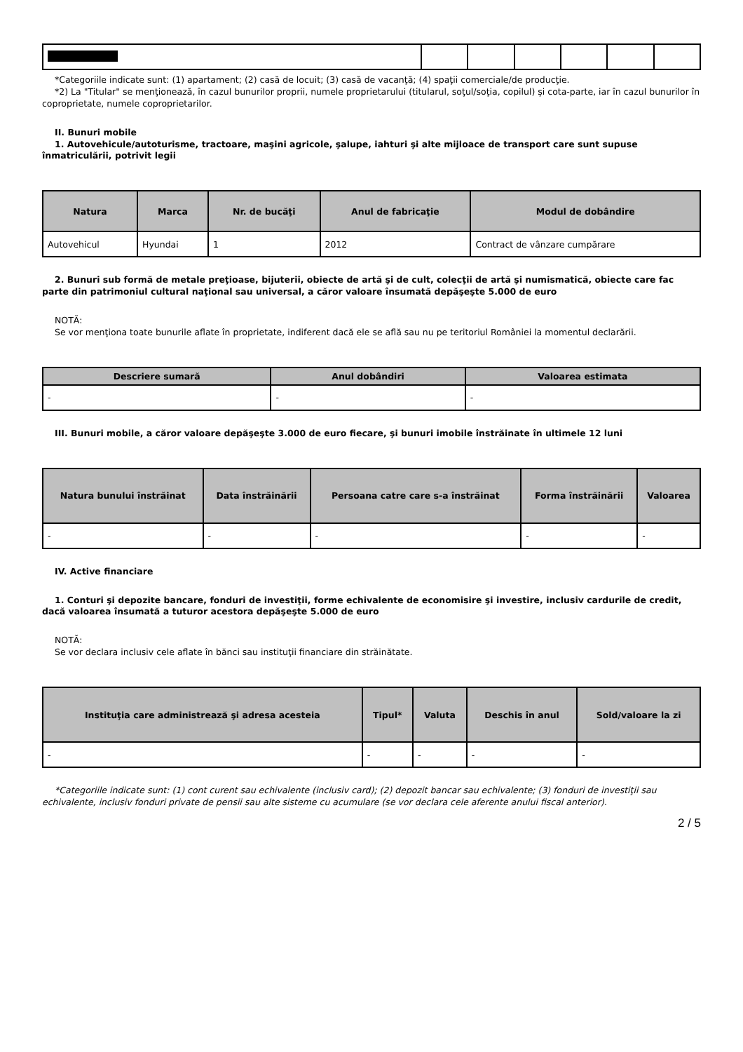*Categoriile indicate sunt: (1) apartament; (2) casă de locuit; (3) casă de vacanţă; (4) spaţii comerciale/de producţie.
*2) La "Titular" se menţionează, în cazul bunurilor proprii, numele proprietarului (titularul, soţul/soţia, copilul) și cota-parte, iar în cazul bunurilor în coproprietate, numele coproprietarilor.
II. Bunuri mobile
1. Autovehicule/autoturisme, tractoare, maşini agricole, şalupe, iahturi şi alte mijloace de transport care sunt supuse înmatriculării, potrivit legii
| Natura | Marca | Nr. de bucăţi | Anul de fabricaţie | Modul de dobândire |
| --- | --- | --- | --- | --- |
| Autovehicul | Hyundai | 1 | 2012 | Contract de vânzare cumpărare |
2. Bunuri sub formă de metale preţioase, bijuterii, obiecte de artă şi de cult, colecţii de artă şi numismatică, obiecte care fac parte din patrimoniul cultural naţional sau universal, a căror valoare însumată depăşeşte 5.000 de euro
NOTĂ:
Se vor menţiona toate bunurile aflate în proprietate, indiferent dacă ele se află sau nu pe teritoriul României la momentul declarării.
| Descriere sumară | Anul dobândiri | Valoarea estimata |
| --- | --- | --- |
| - | - | - |
III. Bunuri mobile, a căror valoare depăşeşte 3.000 de euro fiecare, şi bunuri imobile înstrăinate în ultimele 12 luni
| Natura bunului înstrăinat | Data înstrăinării | Persoana catre care s-a înstrăinat | Forma înstrăinării | Valoarea |
| --- | --- | --- | --- | --- |
| - | - | - | - | - |
IV. Active financiare
1. Conturi şi depozite bancare, fonduri de investiţii, forme echivalente de economisire şi investire, inclusiv cardurile de credit, dacă valoarea însumată a tuturor acestora depăşeşte 5.000 de euro
NOTĂ:
Se vor declara inclusiv cele aflate în bănci sau instituţii financiare din străinătate.
| Instituţia care administrează şi adresa acesteia | Tipul* | Valuta | Deschis în anul | Sold/valoare la zi |
| --- | --- | --- | --- | --- |
| - | - | - | - | - |
*Categoriile indicate sunt: (1) cont curent sau echivalente (inclusiv card); (2) depozit bancar sau echivalente; (3) fonduri de investiţii sau echivalente, inclusiv fonduri private de pensii sau alte sisteme cu acumulare (se vor declara cele aferente anului fiscal anterior).
2 / 5